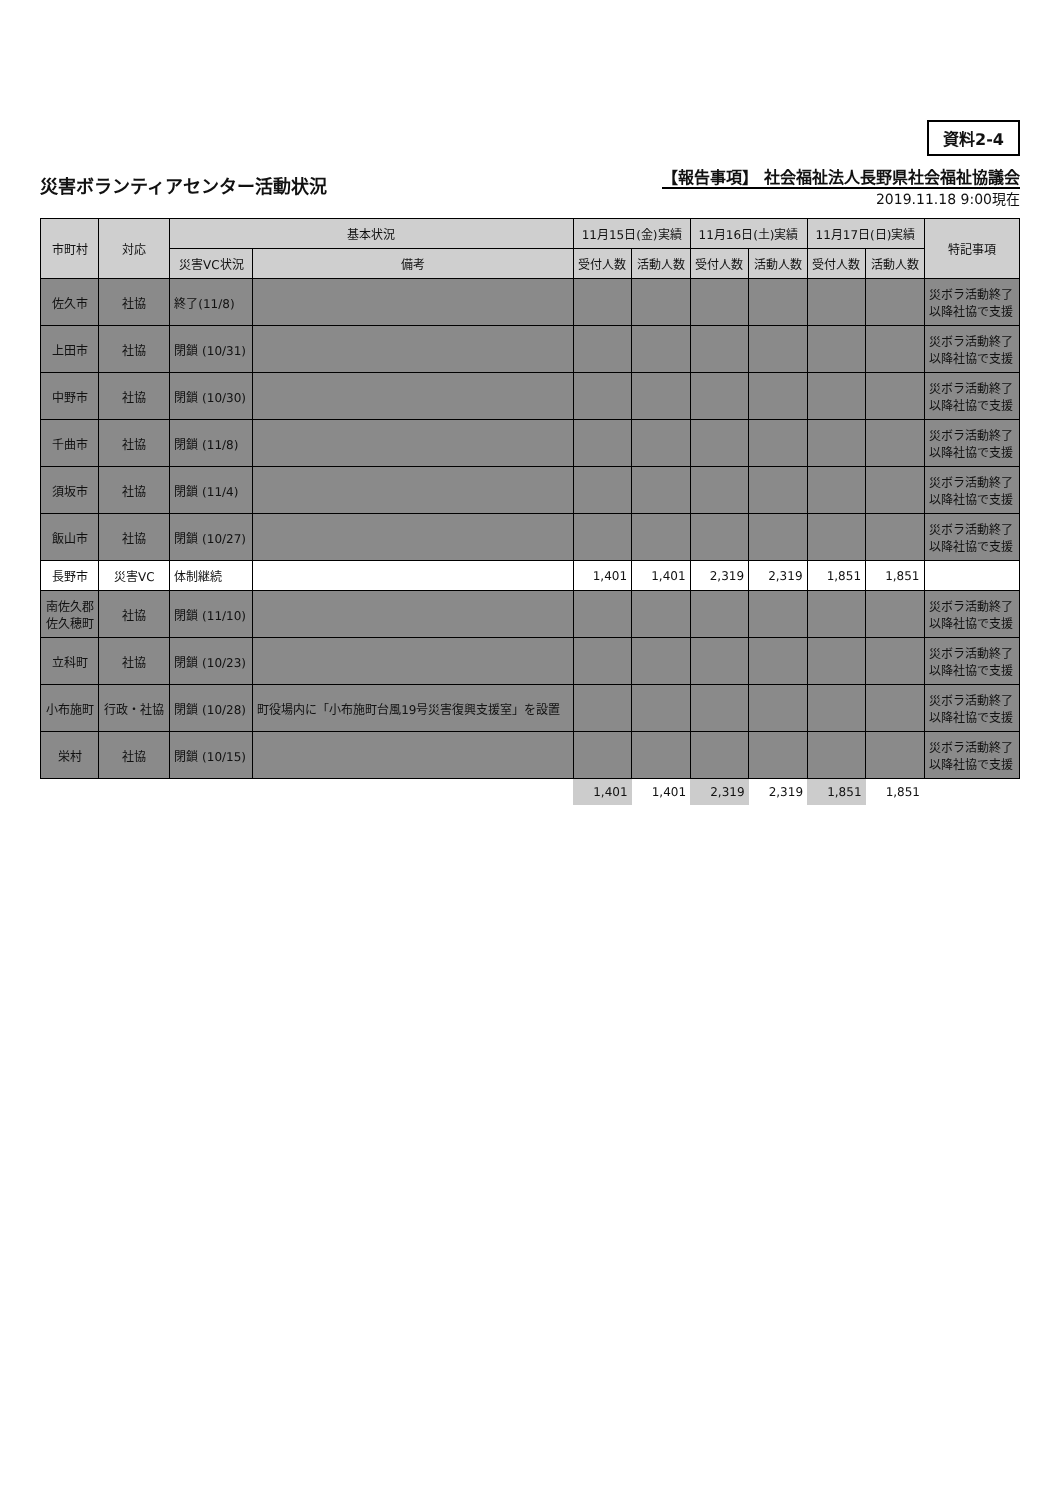災害ボランティアセンター活動状況
資料2-4
【報告事項】 社会福祉法人長野県社会福祉協議会
2019.11.18 9:00現在
| 市町村 | 対応 | 基本状況 | | 11月15日(金)実績 | | 11月16日(土)実績 | | 11月17日(日)実績 | | 特記事項 |
| --- | --- | --- | --- | --- | --- | --- | --- | --- | --- | --- |
| | | 災害VC状況 | 備考 | 受付人数 | 活動人数 | 受付人数 | 活動人数 | 受付人数 | 活動人数 | |
| 佐久市 | 社協 | 終了(11/8) | | | | | | | | 災ボラ活動終了 以降社協で支援 |
| 上田市 | 社協 | 閉鎖 (10/31) | | | | | | | | 災ボラ活動終了 以降社協で支援 |
| 中野市 | 社協 | 閉鎖 (10/30) | | | | | | | | 災ボラ活動終了 以降社協で支援 |
| 千曲市 | 社協 | 閉鎖 (11/8) | | | | | | | | 災ボラ活動終了 以降社協で支援 |
| 須坂市 | 社協 | 閉鎖 (11/4) | | | | | | | | 災ボラ活動終了 以降社協で支援 |
| 飯山市 | 社協 | 閉鎖 (10/27) | | | | | | | | 災ボラ活動終了 以降社協で支援 |
| 長野市 | 災害VC | 体制継続 | | 1,401 | 1,401 | 2,319 | 2,319 | 1,851 | 1,851 | |
| 南佐久郡 佐久穂町 | 社協 | 閉鎖 (11/10) | | | | | | | | 災ボラ活動終了 以降社協で支援 |
| 立科町 | 社協 | 閉鎖 (10/23) | | | | | | | | 災ボラ活動終了 以降社協で支援 |
| 小布施町 | 行政・社協 | 閉鎖 (10/28) | 町役場内に「小布施町台風19号災害復興支援室」を設置 | | | | | | | 災ボラ活動終了 以降社協で支援 |
| 栄村 | 社協 | 閉鎖 (10/15) | | | | | | | | 災ボラ活動終了 以降社協で支援 |
| | | | | 1,401 | 1,401 | 2,319 | 2,319 | 1,851 | 1,851 | |